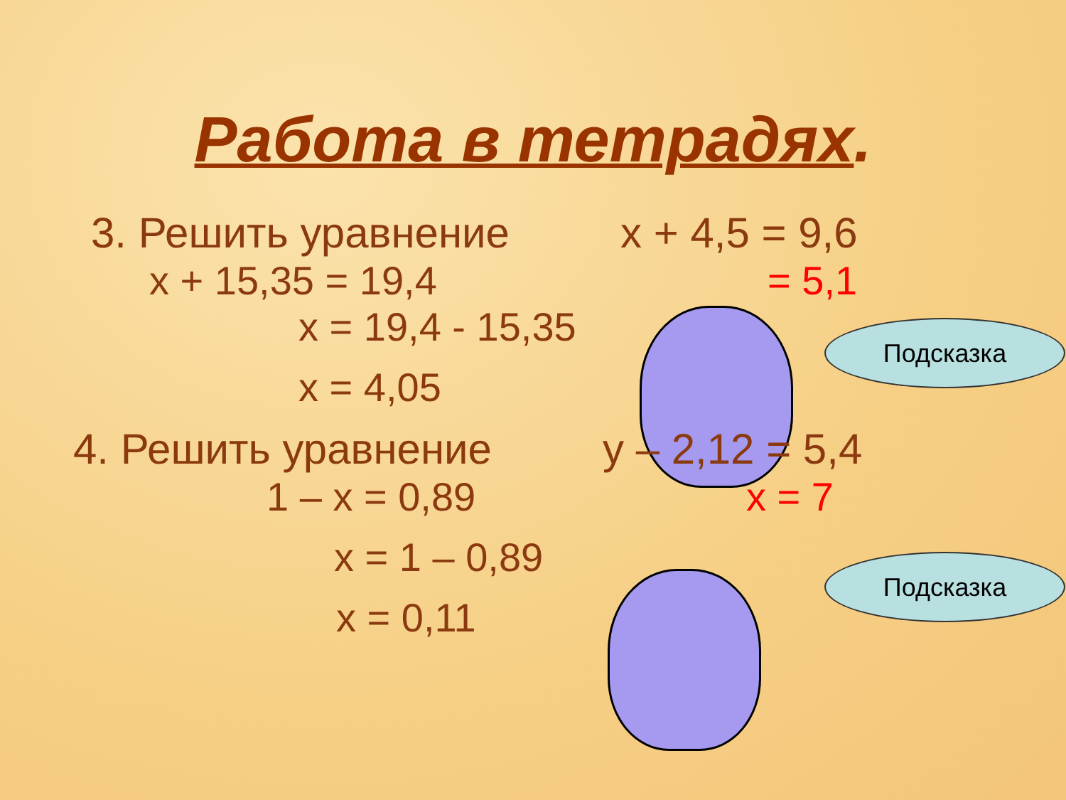Работа в тетрадях.
3. Решить уравнение x + 4,5 = 9,6
x + 15,35 = 19,4 = 5,1
x = 19,4 - 15,35
x = 4,05
4. Решить уравнение y – 2,12 = 5,4
1 – x = 0,89 x = 7
x = 1 – 0,89
x = 0,11
Подсказка
Подсказка